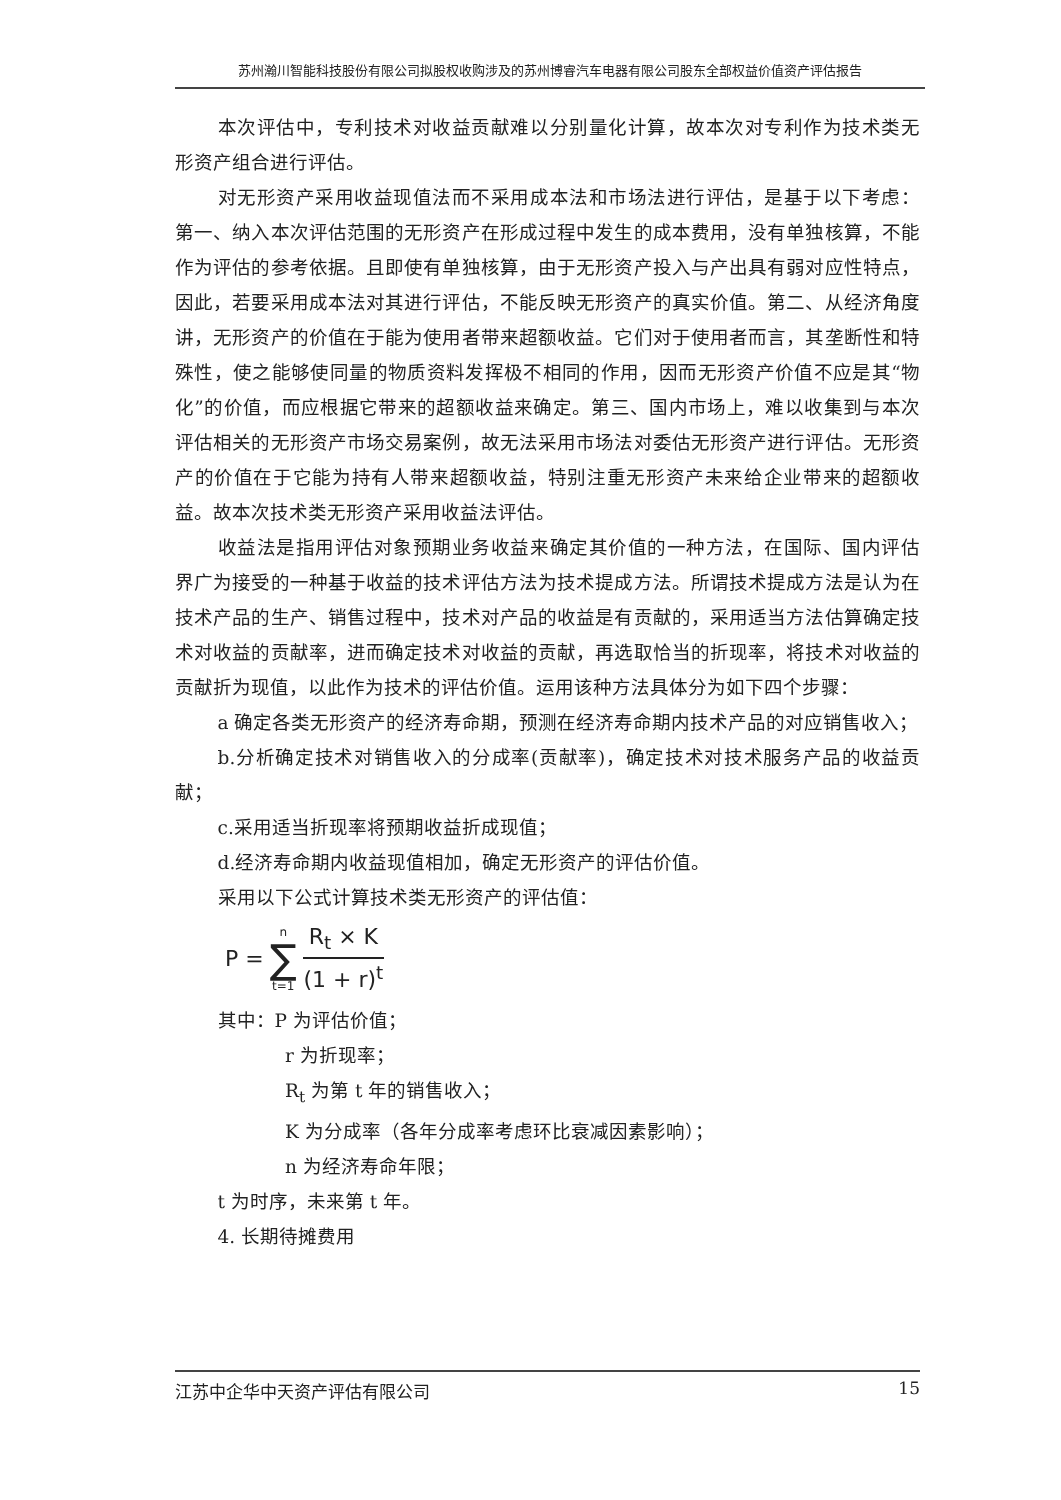苏州瀚川智能科技股份有限公司拟股权收购涉及的苏州博睿汽车电器有限公司股东全部权益价值资产评估报告
本次评估中，专利技术对收益贡献难以分别量化计算，故本次对专利作为技术类无形资产组合进行评估。
对无形资产采用收益现值法而不采用成本法和市场法进行评估，是基于以下考虑：第一、纳入本次评估范围的无形资产在形成过程中发生的成本费用，没有单独核算，不能作为评估的参考依据。且即使有单独核算，由于无形资产投入与产出具有弱对应性特点，因此，若要采用成本法对其进行评估，不能反映无形资产的真实价值。第二、从经济角度讲，无形资产的价值在于能为使用者带来超额收益。它们对于使用者而言，其垄断性和特殊性，使之能够使同量的物质资料发挥极不相同的作用，因而无形资产价值不应是其“物化”的价值，而应根据它带来的超额收益来确定。第三、国内市场上，难以收集到与本次评估相关的无形资产市场交易案例，故无法采用市场法对委估无形资产进行评估。无形资产的价值在于它能为持有人带来超额收益，特别注重无形资产未来给企业带来的超额收益。故本次技术类无形资产采用收益法评估。
收益法是指用评估对象预期业务收益来确定其价值的一种方法，在国际、国内评估界广为接受的一种基于收益的技术评估方法为技术提成方法。所谓技术提成方法是认为在技术产品的生产、销售过程中，技术对产品的收益是有贡献的，采用适当方法估算确定技术对收益的贡献率，进而确定技术对收益的贡献，再选取恰当的折现率，将技术对收益的贡献折为现值，以此作为技术的评估价值。运用该种方法具体分为如下四个步骤：
a 确定各类无形资产的经济寿命期，预测在经济寿命期内技术产品的对应销售收入；
b.分析确定技术对销售收入的分成率(贡献率)，确定技术对技术服务产品的收益贡献；
c.采用适当折现率将预期收益折成现值；
d.经济寿命期内收益现值相加，确定无形资产的评估价值。
采用以下公式计算技术类无形资产的评估值：
P = n ∑ t=1 R<sub>t</sub> × K (1 + r)<sup>t</sup>
其中：P 为评估价值；
r 为折现率；
R<sub>t</sub> 为第 t 年的销售收入；
K 为分成率（各年分成率考虑环比衰减因素影响）；
n 为经济寿命年限；
t 为时序，未来第 t 年。
4. 长期待摊费用
江苏中企华中天资产评估有限公司 15